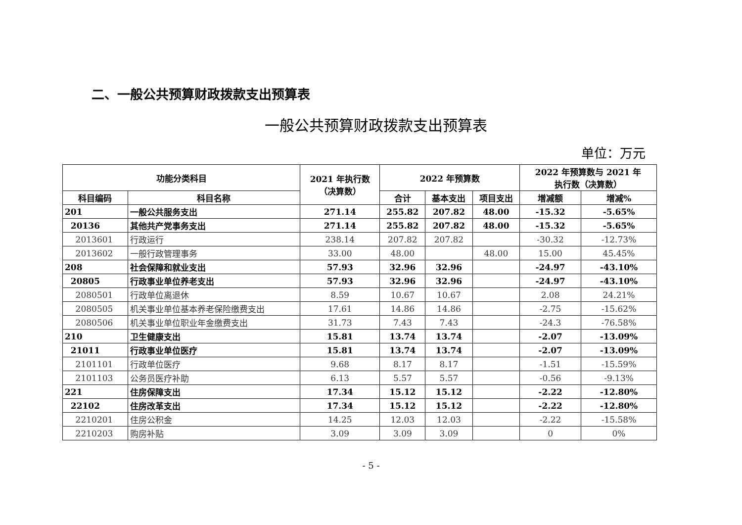二、一般公共预算财政拨款支出预算表
一般公共预算财政拨款支出预算表
单位：万元
| 功能分类科目 | | 2021 年执行数 （决算数） | 2022 年预算数 | | | 2022 年预算数与 2021 年 执行数（决算数） | |
| --- | --- | --- | --- | --- | --- | --- | --- |
| 科目编码 | 科目名称 | | 合计 | 基本支出 | 项目支出 | 增减额 | 增减% |
| 201 | 一般公共服务支出 | 271.14 | 255.82 | 207.82 | 48.00 | -15.32 | -5.65% |
| 20136 | 其他共产党事务支出 | 271.14 | 255.82 | 207.82 | 48.00 | -15.32 | -5.65% |
| 2013601 | 行政运行 | 238.14 | 207.82 | 207.82 | | -30.32 | -12.73% |
| 2013602 | 一般行政管理事务 | 33.00 | 48.00 | | 48.00 | 15.00 | 45.45% |
| 208 | 社会保障和就业支出 | 57.93 | 32.96 | 32.96 | | -24.97 | -43.10% |
| 20805 | 行政事业单位养老支出 | 57.93 | 32.96 | 32.96 | | -24.97 | -43.10% |
| 2080501 | 行政单位离退休 | 8.59 | 10.67 | 10.67 | | 2.08 | 24.21% |
| 2080505 | 机关事业单位基本养老保险缴费支出 | 17.61 | 14.86 | 14.86 | | -2.75 | -15.62% |
| 2080506 | 机关事业单位职业年金缴费支出 | 31.73 | 7.43 | 7.43 | | -24.3 | -76.58% |
| 210 | 卫生健康支出 | 15.81 | 13.74 | 13.74 | | -2.07 | -13.09% |
| 21011 | 行政事业单位医疗 | 15.81 | 13.74 | 13.74 | | -2.07 | -13.09% |
| 2101101 | 行政单位医疗 | 9.68 | 8.17 | 8.17 | | -1.51 | -15.59% |
| 2101103 | 公务员医疗补助 | 6.13 | 5.57 | 5.57 | | -0.56 | -9.13% |
| 221 | 住房保障支出 | 17.34 | 15.12 | 15.12 | | -2.22 | -12.80% |
| 22102 | 住房改革支出 | 17.34 | 15.12 | 15.12 | | -2.22 | -12.80% |
| 2210201 | 住房公积金 | 14.25 | 12.03 | 12.03 | | -2.22 | -15.58% |
| 2210203 | 购房补贴 | 3.09 | 3.09 | 3.09 | | 0 | 0% |
- 5 -